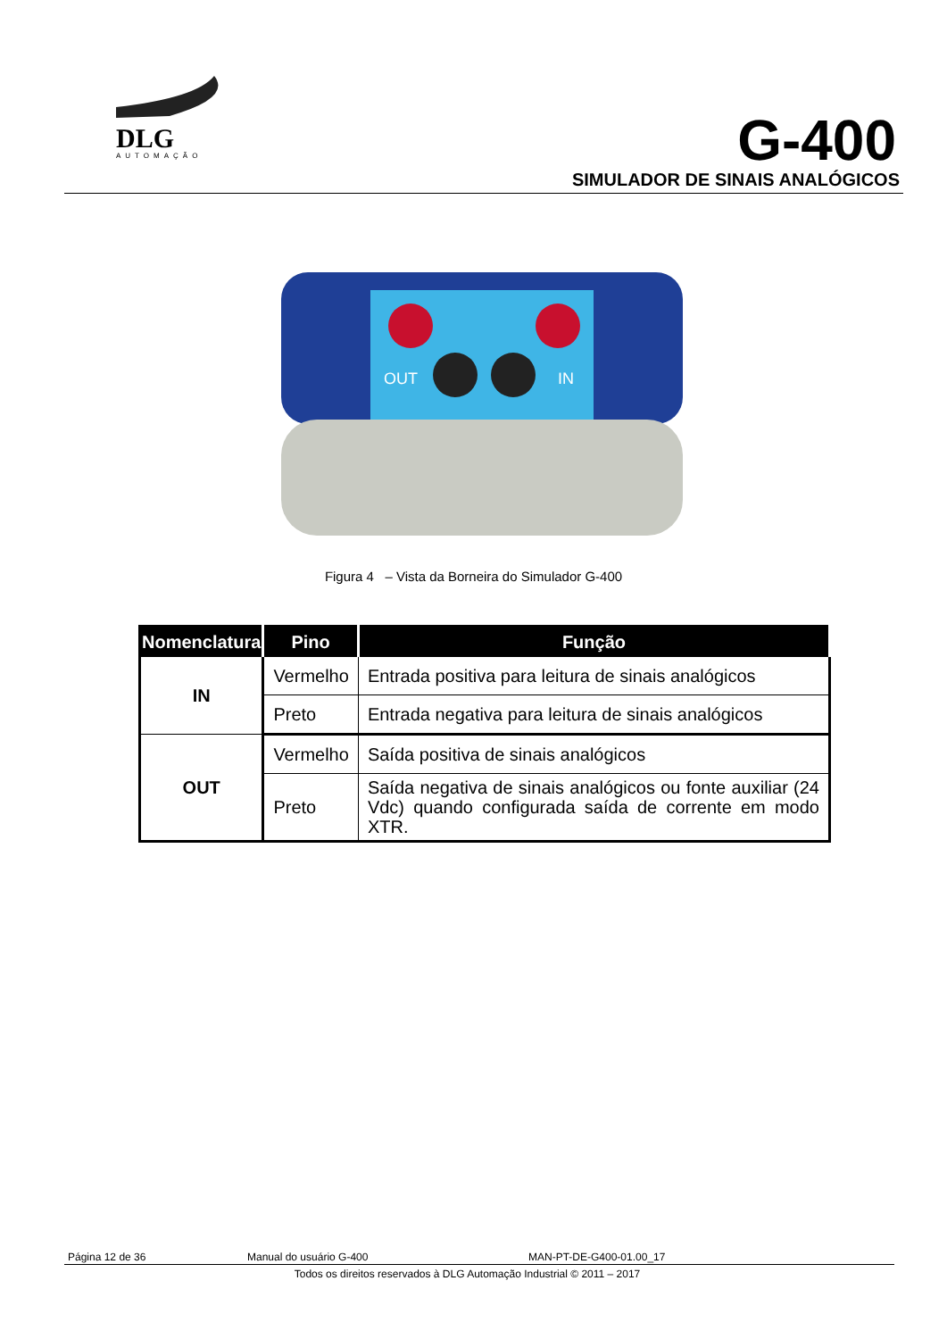DLG
AUTOMAÇÃO
G-400
SIMULADOR DE SINAIS ANALÓGICOS
OUT
IN
Figura 4 – Vista da Borneira do Simulador G-400
| Nomenclatura | Pino | Função |
| --- | --- | --- |
| IN | Vermelho | Entrada positiva para leitura de sinais analógicos |
| | Preto | Entrada negativa para leitura de sinais analógicos |
| OUT | Vermelho | Saída positiva de sinais analógicos |
| | Preto | Saída negativa de sinais analógicos ou fonte auxiliar (24 Vdc) quando configurada saída de corrente em modo XTR. |
Página 12 de 36 Manual do usuário G-400 MAN-PT-DE-G400-01.00_17
Todos os direitos reservados à DLG Automação Industrial © 2011 – 2017